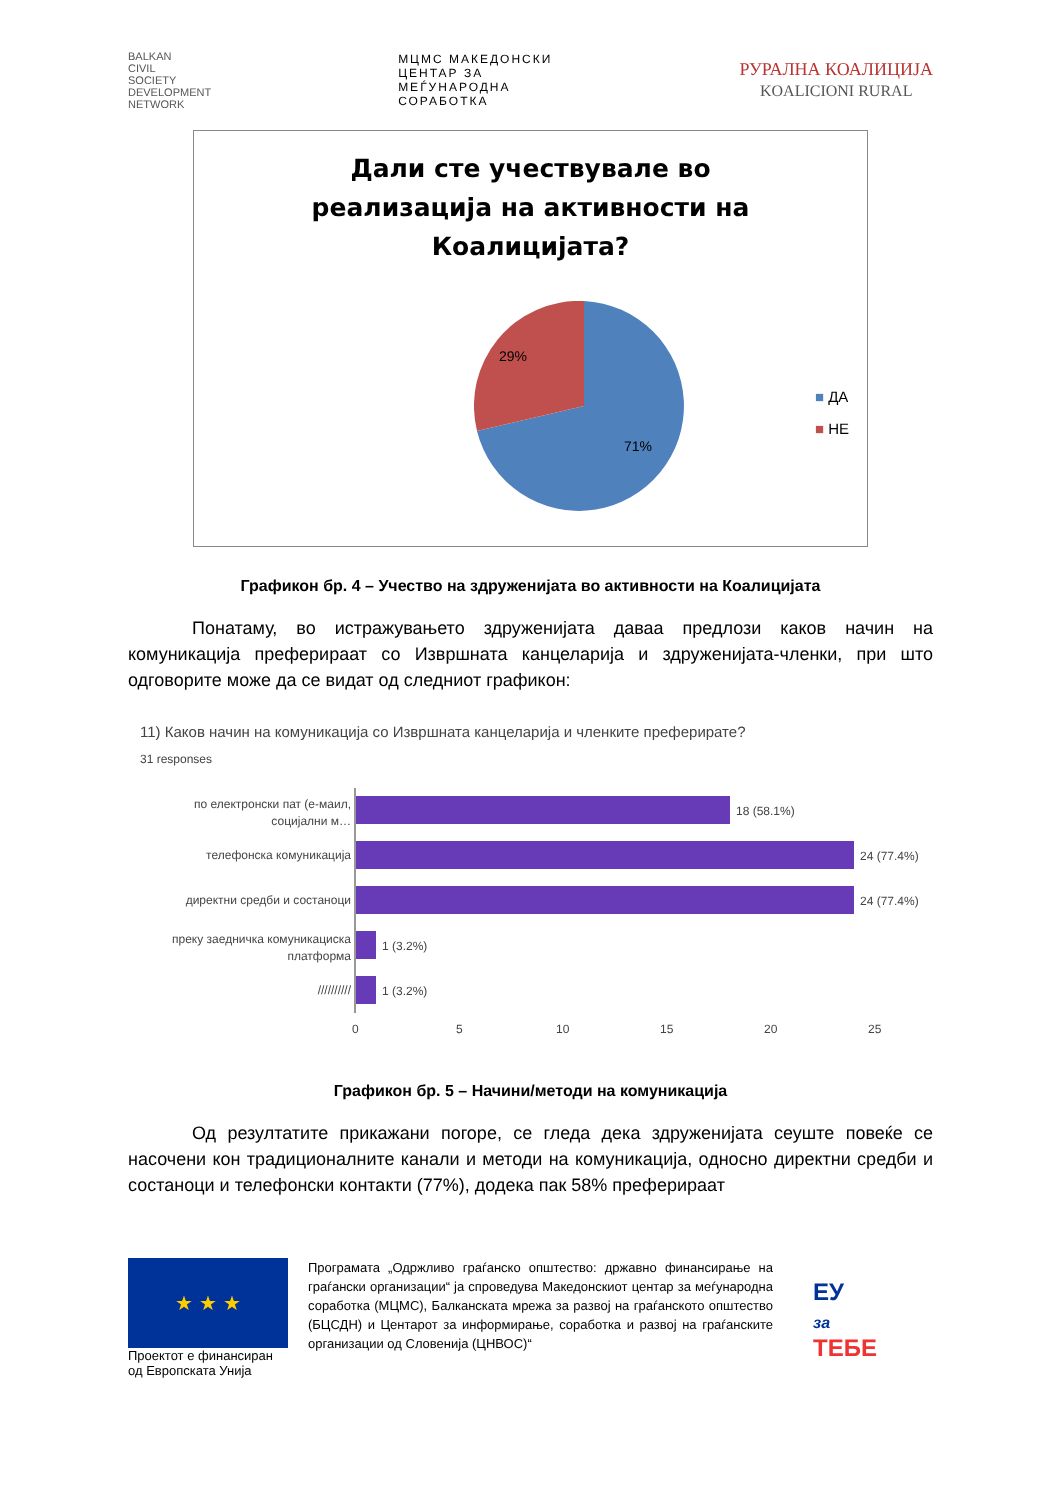BALKAN
CIVIL
SOCIETY
DEVELOPMENT
NETWORK
МЦМС МАКЕДОНСКИ
ЦЕНТАР ЗА
МЕЃУНАРОДНА
СОРАБОТКА
РУРАЛНА КОАЛИЦИЈА
KOALICIONI RURAL
Дали сте учествувале во
реализација на активности на
Коалицијата?
29%
71%
■ ДА
■ НЕ
Графикон бр. 4 – Учество на здруженијата во активности на Коалицијата
Понатаму, во истражувањето здруженијата даваа предлози каков начин на комуникација преферираат со Извршната канцеларија и здруженијата-членки, при што одговорите може да се видат од следниот графикон:
11) Каков начин на комуникација со Извршната канцеларија и членките преферирате?
31 responses
по електронски пат (е-маил,
социјални м…
телефонска комуникација
директни средби и состаноци
преку заедничка комуникациска
платформа
//////////
18 (58.1%)
24 (77.4%)
24 (77.4%)
1 (3.2%)
1 (3.2%)
0
5
10
15
20
25
Графикон бр. 5 – Начини/методи на комуникација
Од резултатите прикажани погоре, се гледа дека здруженијата сеуште повеќе се насочени кон традиционалните канали и методи на комуникација, односно директни средби и состаноци и телефонски контакти (77%), додека пак 58% преферираат
★ ★ ★
Проектот е финансиран од Европската Унија
Програмата „Одржливо граѓанско општество: државно финансирање на граѓански организации“ ја спроведува Македонскиот центар за меѓународна соработка (МЦМС), Балканската мрежа за развој на граѓанското општество (БЦСДН) и Центарот за информирање, соработка и развој на граѓанските организации од Словенија (ЦНВОС)“
ЕУ
за
ТЕБЕ